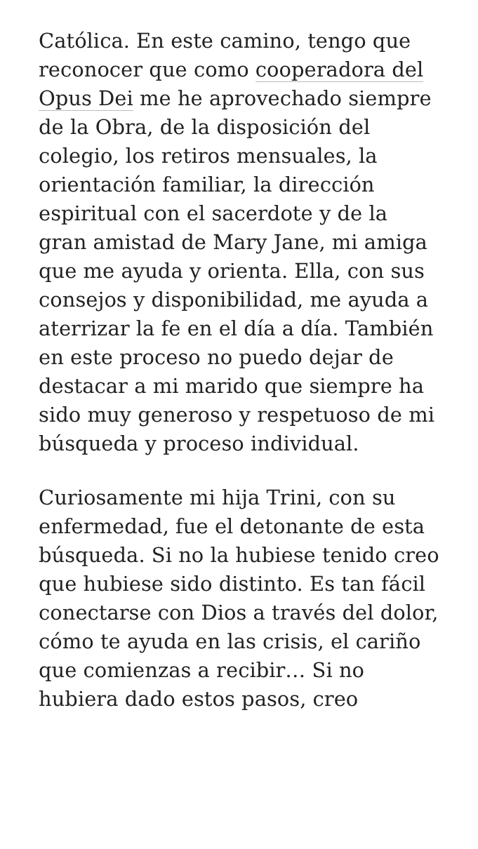Católica. En este camino, tengo que reconocer que como cooperadora del Opus Dei me he aprovechado siempre de la Obra, de la disposición del colegio, los retiros mensuales, la orientación familiar, la dirección espiritual con el sacerdote y de la gran amistad de Mary Jane, mi amiga que me ayuda y orienta. Ella, con sus consejos y disponibilidad, me ayuda a aterrizar la fe en el día a día. También en este proceso no puedo dejar de destacar a mi marido que siempre ha sido muy generoso y respetuoso de mi búsqueda y proceso individual.
Curiosamente mi hija Trini, con su enfermedad, fue el detonante de esta búsqueda. Si no la hubiese tenido creo que hubiese sido distinto. Es tan fácil conectarse con Dios a través del dolor, cómo te ayuda en las crisis, el cariño que comienzas a recibir… Si no hubiera dado estos pasos, creo